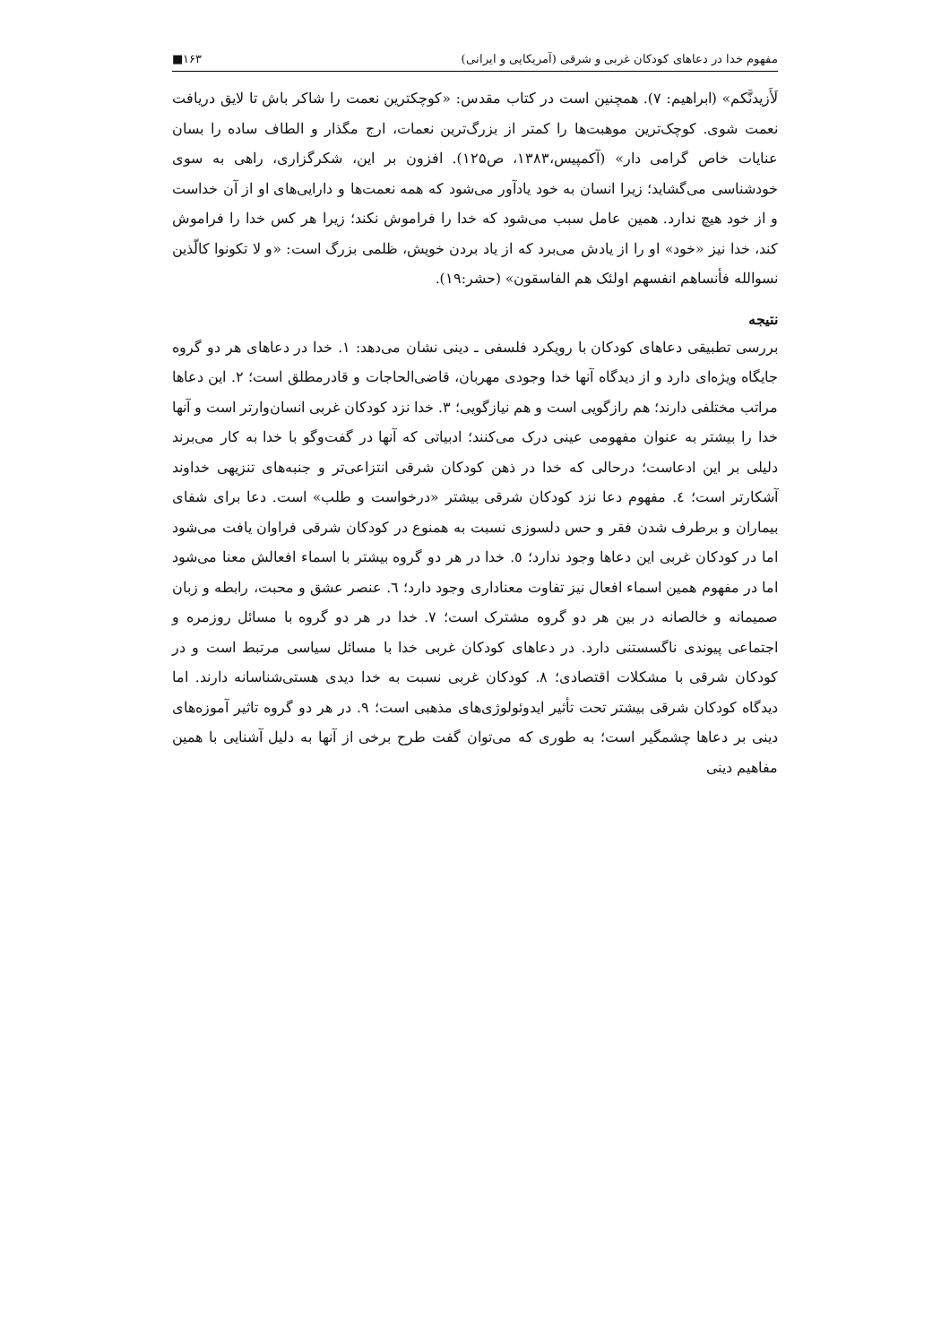مفهوم خدا در دعاهای کودکان غربی و شرقی (آمریکایی و ایرانی) ۱۶۳■
لَأَزیدنَّکم» (ابراهیم: ۷). همچنین است در کتاب مقدس: «کوچکترین نعمت را شاکر باش تا لایق دریافت نعمت شوی. کوچک‌ترین موهبت‌ها را کمتر از بزرگ‌ترین نعمات، ارج مگذار و الطاف ساده را بسان عنایات خاص گرامی دار» (آکمپیس،۱۳۸۳، ص۱۲۵). افزون بر این، شکرگزاری، راهی به سوی خودشناسی می‌گشاید؛ زیرا انسان به خود یادآور می‌شود که همه نعمت‌ها و دارایی‌های او از آن خداست و از خود هیچ ندارد. همین عامل سبب می‌شود که خدا را فراموش نکند؛ زیرا هر کس خدا را فراموش کند، خدا نیز «خود» او را از یادش می‌برد که از یاد بردن خویش، ظلمی بزرگ است: «و لا تکونوا کالّذین نسوالله فأنساهم انفسهم اولئک هم الفاسقون» (حشر:۱۹).
نتیجه
بررسی تطبیقی دعاهای کودکان با رویکرد فلسفی ـ دینی نشان می‌دهد: ۱. خدا در دعاهای هر دو گروه جایگاه ویژه‌ای دارد و از دیدگاه آنها خدا وجودی مهربان، قاضی‌الحاجات و قادرمطلق است؛ ۲. این دعاها مراتب مختلفی دارند؛ هم رازگویی است و هم نیازگویی؛ ۳. خدا نزد کودکان غربی انسان‌وارتر است و آنها خدا را بیشتر به عنوان مفهومی عینی درک می‌کنند؛ ادبیاتی که آنها در گفت‌وگو با خدا به کار می‌برند دلیلی بر این ادعاست؛ درحالی که خدا در ذهن کودکان شرقی انتزاعی‌تر و جنبه‌های تنزیهی خداوند آشکارتر است؛ ٤. مفهوم دعا نزد کودکان شرقی بیشتر «درخواست و طلب» است. دعا برای شفای بیماران و برطرف شدن فقر و حس دلسوزی نسبت به همنوع در کودکان شرقی فراوان یافت می‌شود اما در کودکان غربی این دعاها وجود ندارد؛ ٥. خدا در هر دو گروه بیشتر با اسماء افعالش معنا می‌شود اما در مفهوم همین اسماء افعال نیز تفاوت معناداری وجود دارد؛ ٦. عنصر عشق و محبت، رابطه و زبان صمیمانه و خالصانه در بین هر دو گروه مشترک است؛ ۷. خدا در هر دو گروه با مسائل روزمره و اجتماعی پیوندی ناگسستنی دارد. در دعاهای کودکان غربی خدا با مسائل سیاسی مرتبط است و در کودکان شرقی با مشکلات اقتصادی؛ ۸. کودکان غربی نسبت به خدا دیدی هستی‌شناسانه دارند. اما دیدگاه کودکان شرقی بیشتر تحت تأثیر ایدوئولوژی‌های مذهبی است؛ ۹. در هر دو گروه تاثیر آموزه‌های دینی بر دعاها چشمگیر است؛ به طوری که می‌توان گفت طرح برخی از آنها به دلیل آشنایی با همین مفاهیم دینی